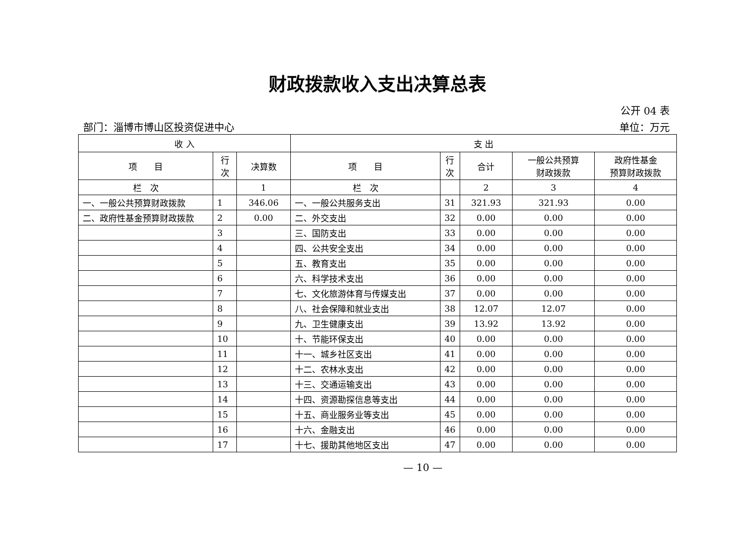财政拨款收入支出决算总表
公开 04 表
部门：淄博市博山区投资促进中心 单位：万元
| 收 入 | | | 支 出 | | | | |
| --- | --- | --- | --- | --- | --- | --- | --- |
| 项 目 | 行 次 | 决算数 | 项 目 | 行 次 | 合计 | 一般公共预算 财政拨款 | 政府性基金 预算财政拨款 |
| 栏 次 | | 1 | 栏 次 | | 2 | 3 | 4 |
| 一、一般公共预算财政拨款 | 1 | 346.06 | 一、一般公共服务支出 | 31 | 321.93 | 321.93 | 0.00 |
| 二、政府性基金预算财政拨款 | 2 | 0.00 | 二、外交支出 | 32 | 0.00 | 0.00 | 0.00 |
| | 3 | | 三、国防支出 | 33 | 0.00 | 0.00 | 0.00 |
| | 4 | | 四、公共安全支出 | 34 | 0.00 | 0.00 | 0.00 |
| | 5 | | 五、教育支出 | 35 | 0.00 | 0.00 | 0.00 |
| | 6 | | 六、科学技术支出 | 36 | 0.00 | 0.00 | 0.00 |
| | 7 | | 七、文化旅游体育与传媒支出 | 37 | 0.00 | 0.00 | 0.00 |
| | 8 | | 八、社会保障和就业支出 | 38 | 12.07 | 12.07 | 0.00 |
| | 9 | | 九、卫生健康支出 | 39 | 13.92 | 13.92 | 0.00 |
| | 10 | | 十、节能环保支出 | 40 | 0.00 | 0.00 | 0.00 |
| | 11 | | 十一、城乡社区支出 | 41 | 0.00 | 0.00 | 0.00 |
| | 12 | | 十二、农林水支出 | 42 | 0.00 | 0.00 | 0.00 |
| | 13 | | 十三、交通运输支出 | 43 | 0.00 | 0.00 | 0.00 |
| | 14 | | 十四、资源勘探信息等支出 | 44 | 0.00 | 0.00 | 0.00 |
| | 15 | | 十五、商业服务业等支出 | 45 | 0.00 | 0.00 | 0.00 |
| | 16 | | 十六、金融支出 | 46 | 0.00 | 0.00 | 0.00 |
| | 17 | | 十七、援助其他地区支出 | 47 | 0.00 | 0.00 | 0.00 |
— 10 —